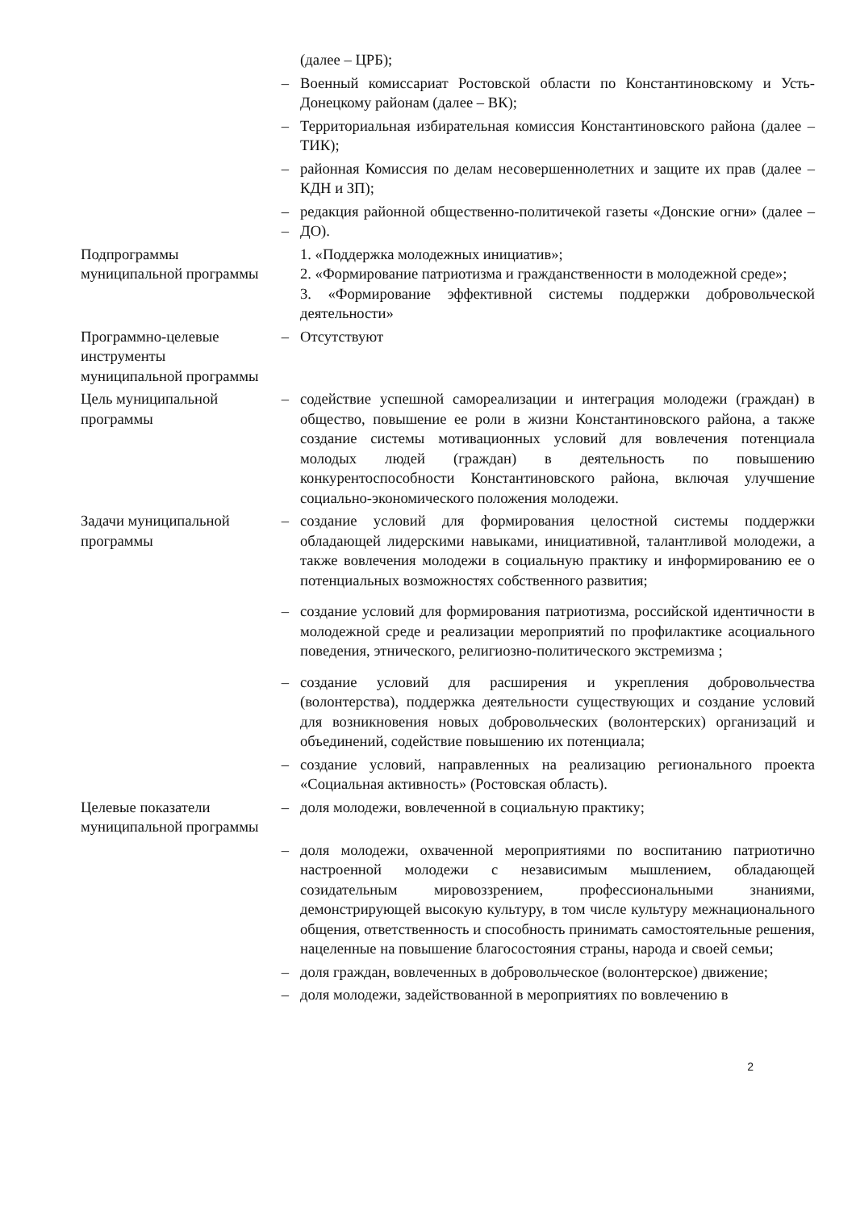| | | (далее – ЦРБ); |
| | – | Военный комиссариат Ростовской области по Константиновскому и Усть-Донецкому районам (далее – ВК); |
| | – | Территориальная избирательная комиссия Константиновского района (далее – ТИК); |
| | – | районная Комиссия по делам несовершеннолетних и защите их прав (далее – КДН и ЗП); |
| | – – | редакция районной общественно-политичекой газеты «Донские огни» (далее – ДО). |
| Подпрограммы муниципальной программы | | 1. «Поддержка молодежных инициатив»; 2. «Формирование патриотизма и гражданственности в молодежной среде»; 3. «Формирование эффективной системы поддержки добровольческой деятельности» |
| Программно-целевые инструменты муниципальной программы | – | Отсутствуют |
| Цель муниципальной программы | – | содействие успешной самореализации и интеграция молодежи (граждан) в общество, повышение ее роли в жизни Константиновского района, а также создание системы мотивационных условий для вовлечения потенциала молодых людей (граждан) в деятельность по повышению конкурентоспособности Константиновского района, включая улучшение социально-экономического положения молодежи. |
| Задачи муниципальной программы | – | создание условий для формирования целостной системы поддержки обладающей лидерскими навыками, инициативной, талантливой молодежи, а также вовлечения молодежи в социальную практику и информированию ее о потенциальных возможностях собственного развития; |
| | – | создание условий для формирования патриотизма, российской идентичности в молодежной среде и реализации мероприятий по профилактике асоциального поведения, этнического, религиозно-политического экстремизма ; |
| | – | создание условий для расширения и укрепления добровольчества (волонтерства), поддержка деятельности существующих и создание условий для возникновения новых добровольческих (волонтерских) организаций и объединений, содействие повышению их потенциала; |
| | – | создание условий, направленных на реализацию регионального проекта «Социальная активность» (Ростовская область). |
| Целевые показатели муниципальной программы | – | доля молодежи, вовлеченной в социальную практику; |
| | – | доля молодежи, охваченной мероприятиями по воспитанию патриотично настроенной молодежи с независимым мышлением, обладающей созидательным мировоззрением, профессиональными знаниями, демонстрирующей высокую культуру, в том числе культуру межнационального общения, ответственность и способность принимать самостоятельные решения, нацеленные на повышение благосостояния страны, народа и своей семьи; |
| | – | доля граждан, вовлеченных в добровольческое (волонтерское) движение; |
| | – | доля молодежи, задействованной в мероприятиях по вовлечению в |
2